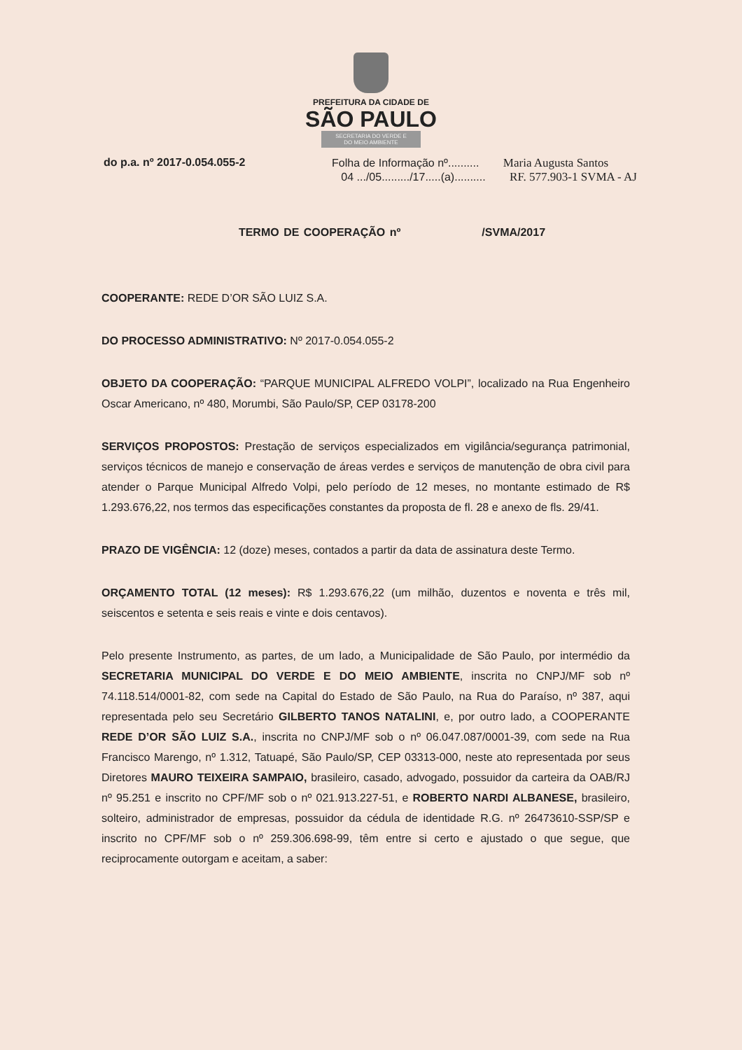PREFEITURA DA CIDADE DE
SÃO PAULO
SECRETARIA DO VERDE E
DO MEIO AMBIENTE
do p.a. nº 2017-0.054.055-2 Folha de Informação nº.......... Maria Augusta Santos
04 .../05........./17.....(a).......... RF. 577.903-1 SVMA - AJ
TERMO DE COOPERAÇÃO nº /SVMA/2017
COOPERANTE: REDE D’OR SÃO LUIZ S.A.
DO PROCESSO ADMINISTRATIVO: Nº 2017-0.054.055-2
OBJETO DA COOPERAÇÃO: “PARQUE MUNICIPAL ALFREDO VOLPI”, localizado na Rua Engenheiro Oscar Americano, nº 480, Morumbi, São Paulo/SP, CEP 03178-200
SERVIÇOS PROPOSTOS: Prestação de serviços especializados em vigilância/segurança patrimonial, serviços técnicos de manejo e conservação de áreas verdes e serviços de manutenção de obra civil para atender o Parque Municipal Alfredo Volpi, pelo período de 12 meses, no montante estimado de R$ 1.293.676,22, nos termos das especificações constantes da proposta de fl. 28 e anexo de fls. 29/41.
PRAZO DE VIGÊNCIA: 12 (doze) meses, contados a partir da data de assinatura deste Termo.
ORÇAMENTO TOTAL (12 meses): R$ 1.293.676,22 (um milhão, duzentos e noventa e três mil, seiscentos e setenta e seis reais e vinte e dois centavos).
Pelo presente Instrumento, as partes, de um lado, a Municipalidade de São Paulo, por intermédio da SECRETARIA MUNICIPAL DO VERDE E DO MEIO AMBIENTE, inscrita no CNPJ/MF sob nº 74.118.514/0001-82, com sede na Capital do Estado de São Paulo, na Rua do Paraíso, nº 387, aqui representada pelo seu Secretário GILBERTO TANOS NATALINI, e, por outro lado, a COOPERANTE REDE D’OR SÃO LUIZ S.A., inscrita no CNPJ/MF sob o nº 06.047.087/0001-39, com sede na Rua Francisco Marengo, nº 1.312, Tatuapé, São Paulo/SP, CEP 03313-000, neste ato representada por seus Diretores MAURO TEIXEIRA SAMPAIO, brasileiro, casado, advogado, possuidor da carteira da OAB/RJ nº 95.251 e inscrito no CPF/MF sob o nº 021.913.227-51, e ROBERTO NARDI ALBANESE, brasileiro, solteiro, administrador de empresas, possuidor da cédula de identidade R.G. nº 26473610-SSP/SP e inscrito no CPF/MF sob o nº 259.306.698-99, têm entre si certo e ajustado o que segue, que reciprocamente outorgam e aceitam, a saber: